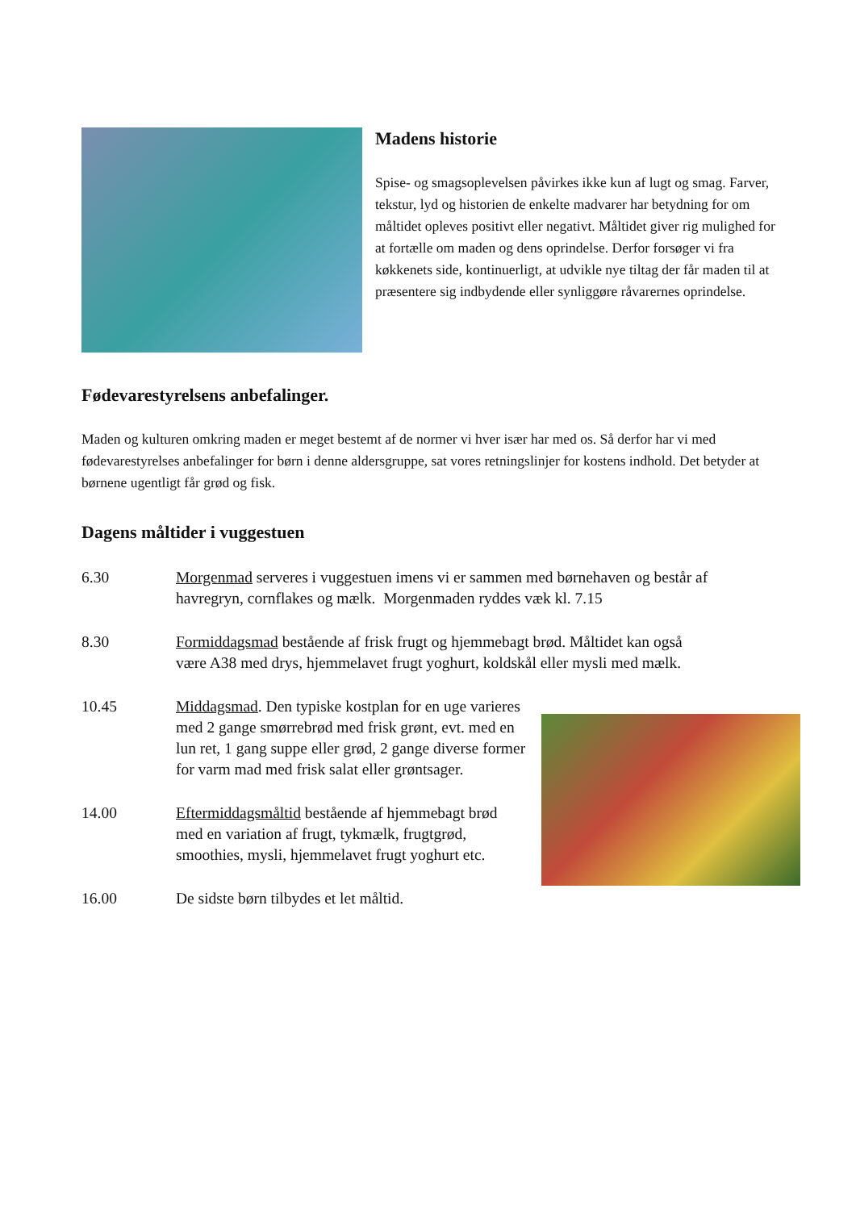Madens historie
Spise- og smagsoplevelsen påvirkes ikke kun af lugt og smag. Farver, tekstur, lyd og historien de enkelte madvarer har betydning for om måltidet opleves positivt eller negativt. Måltidet giver rig mulighed for at fortælle om maden og dens oprindelse. Derfor forsøger vi fra køkkenets side, kontinuerligt, at udvikle nye tiltag der får maden til at præsentere sig indbydende eller synliggøre råvarernes oprindelse.
Fødevarestyrelsens anbefalinger.
Maden og kulturen omkring maden er meget bestemt af de normer vi hver især har med os. Så derfor har vi med fødevarestyrelses anbefalinger for børn i denne aldersgruppe, sat vores retningslinjer for kostens indhold. Det betyder at børnene ugentligt får grød og fisk.
Dagens måltider i vuggestuen
6.30 Morgenmad serveres i vuggestuen imens vi er sammen med børnehaven og består af havregryn, cornflakes og mælk. Morgenmaden ryddes væk kl. 7.15
8.30 Formiddagsmad bestående af frisk frugt og hjemmebagt brød. Måltidet kan også være A38 med drys, hjemmelavet frugt yoghurt, koldskål eller mysli med mælk.
10.45 Middagsmad. Den typiske kostplan for en uge varieres med 2 gange smørrebrød med frisk grønt, evt. med en lun ret, 1 gang suppe eller grød, 2 gange diverse former for varm mad med frisk salat eller grøntsager.
14.00 Eftermiddagsmåltid bestående af hjemmebagt brød med en variation af frugt, tykmælk, frugtgrød, smoothies, mysli, hjemmelavet frugt yoghurt etc.
16.00 De sidste børn tilbydes et let måltid.